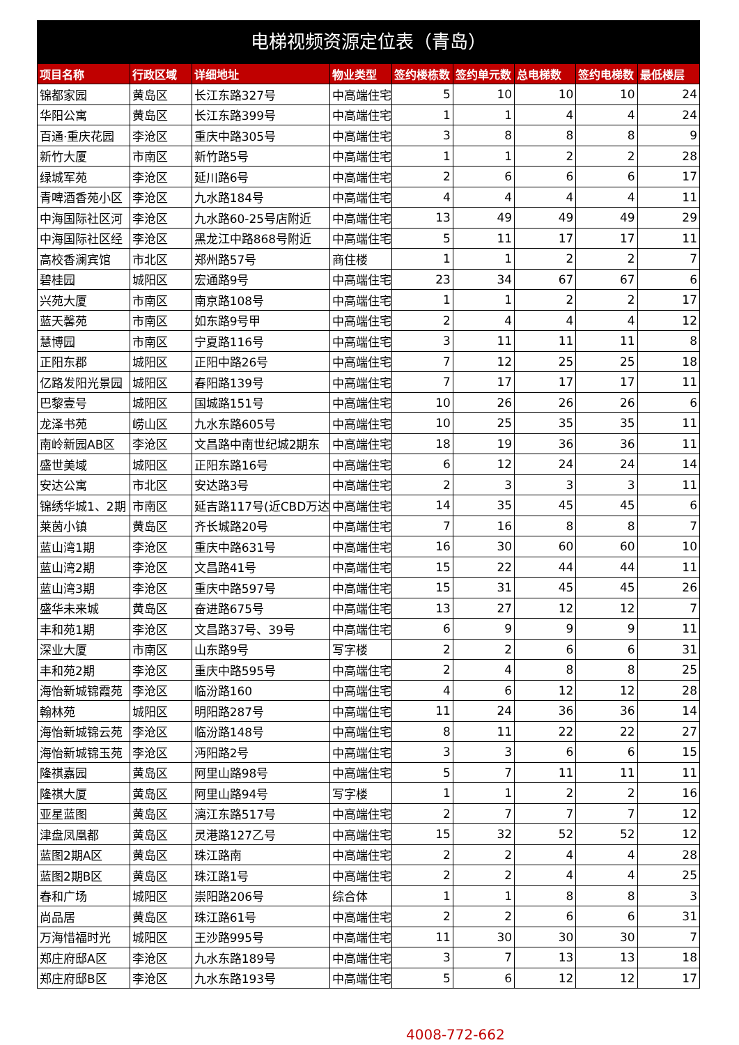电梯视频资源定位表（青岛）
| 项目名称 | 行政区域 | 详细地址 | 物业类型 | 签约楼栋数 | 签约单元数 | 总电梯数 | 签约电梯数 | 最低楼层 |
| --- | --- | --- | --- | --- | --- | --- | --- | --- |
| 锦都家园 | 黄岛区 | 长江东路327号 | 中高端住宅 | 5 | 10 | 10 | 10 | 24 |
| 华阳公寓 | 黄岛区 | 长江东路399号 | 中高端住宅 | 1 | 1 | 4 | 4 | 24 |
| 百通·重庆花园 | 李沧区 | 重庆中路305号 | 中高端住宅 | 3 | 8 | 8 | 8 | 9 |
| 新竹大厦 | 市南区 | 新竹路5号 | 中高端住宅 | 1 | 1 | 2 | 2 | 28 |
| 绿城军苑 | 李沧区 | 延川路6号 | 中高端住宅 | 2 | 6 | 6 | 6 | 17 |
| 青啤酒香苑小区 | 李沧区 | 九水路184号 | 中高端住宅 | 4 | 4 | 4 | 4 | 11 |
| 中海国际社区河 | 李沧区 | 九水路60-25号店附近 | 中高端住宅 | 13 | 49 | 49 | 49 | 29 |
| 中海国际社区经 | 李沧区 | 黑龙江中路868号附近 | 中高端住宅 | 5 | 11 | 17 | 17 | 11 |
| 高校香澜宾馆 | 市北区 | 郑州路57号 | 商住楼 | 1 | 1 | 2 | 2 | 7 |
| 碧桂园 | 城阳区 | 宏通路9号 | 中高端住宅 | 23 | 34 | 67 | 67 | 6 |
| 兴苑大厦 | 市南区 | 南京路108号 | 中高端住宅 | 1 | 1 | 2 | 2 | 17 |
| 蓝天馨苑 | 市南区 | 如东路9号甲 | 中高端住宅 | 2 | 4 | 4 | 4 | 12 |
| 慧博园 | 市南区 | 宁夏路116号 | 中高端住宅 | 3 | 11 | 11 | 11 | 8 |
| 正阳东郡 | 城阳区 | 正阳中路26号 | 中高端住宅 | 7 | 12 | 25 | 25 | 18 |
| 亿路发阳光景园 | 城阳区 | 春阳路139号 | 中高端住宅 | 7 | 17 | 17 | 17 | 11 |
| 巴黎壹号 | 城阳区 | 国城路151号 | 中高端住宅 | 10 | 26 | 26 | 26 | 6 |
| 龙泽书苑 | 崂山区 | 九水东路605号 | 中高端住宅 | 10 | 25 | 35 | 35 | 11 |
| 南岭新园AB区 | 李沧区 | 文昌路中南世纪城2期东 | 中高端住宅 | 18 | 19 | 36 | 36 | 11 |
| 盛世美域 | 城阳区 | 正阳东路16号 | 中高端住宅 | 6 | 12 | 24 | 24 | 14 |
| 安达公寓 | 市北区 | 安达路3号 | 中高端住宅 | 2 | 3 | 3 | 3 | 11 |
| 锦绣华城1、2期 | 市南区 | 延吉路117号(近CBD万达 | 中高端住宅 | 14 | 35 | 45 | 45 | 6 |
| 莱茵小镇 | 黄岛区 | 齐长城路20号 | 中高端住宅 | 7 | 16 | 8 | 8 | 7 |
| 蓝山湾1期 | 李沧区 | 重庆中路631号 | 中高端住宅 | 16 | 30 | 60 | 60 | 10 |
| 蓝山湾2期 | 李沧区 | 文昌路41号 | 中高端住宅 | 15 | 22 | 44 | 44 | 11 |
| 蓝山湾3期 | 李沧区 | 重庆中路597号 | 中高端住宅 | 15 | 31 | 45 | 45 | 26 |
| 盛华未来城 | 黄岛区 | 奋进路675号 | 中高端住宅 | 13 | 27 | 12 | 12 | 7 |
| 丰和苑1期 | 李沧区 | 文昌路37号、39号 | 中高端住宅 | 6 | 9 | 9 | 9 | 11 |
| 深业大厦 | 市南区 | 山东路9号 | 写字楼 | 2 | 2 | 6 | 6 | 31 |
| 丰和苑2期 | 李沧区 | 重庆中路595号 | 中高端住宅 | 2 | 4 | 8 | 8 | 25 |
| 海怡新城锦霞苑 | 李沧区 | 临汾路160 | 中高端住宅 | 4 | 6 | 12 | 12 | 28 |
| 翰林苑 | 城阳区 | 明阳路287号 | 中高端住宅 | 11 | 24 | 36 | 36 | 14 |
| 海怡新城锦云苑 | 李沧区 | 临汾路148号 | 中高端住宅 | 8 | 11 | 22 | 22 | 27 |
| 海怡新城锦玉苑 | 李沧区 | 沔阳路2号 | 中高端住宅 | 3 | 3 | 6 | 6 | 15 |
| 隆祺嘉园 | 黄岛区 | 阿里山路98号 | 中高端住宅 | 5 | 7 | 11 | 11 | 11 |
| 隆祺大厦 | 黄岛区 | 阿里山路94号 | 写字楼 | 1 | 1 | 2 | 2 | 16 |
| 亚星蓝图 | 黄岛区 | 漓江东路517号 | 中高端住宅 | 2 | 7 | 7 | 7 | 12 |
| 津盘凤凰都 | 黄岛区 | 灵港路127乙号 | 中高端住宅 | 15 | 32 | 52 | 52 | 12 |
| 蓝图2期A区 | 黄岛区 | 珠江路南 | 中高端住宅 | 2 | 2 | 4 | 4 | 28 |
| 蓝图2期B区 | 黄岛区 | 珠江路1号 | 中高端住宅 | 2 | 2 | 4 | 4 | 25 |
| 春和广场 | 城阳区 | 崇阳路206号 | 综合体 | 1 | 1 | 8 | 8 | 3 |
| 尚品居 | 黄岛区 | 珠江路61号 | 中高端住宅 | 2 | 2 | 6 | 6 | 31 |
| 万海惜福时光 | 城阳区 | 王沙路995号 | 中高端住宅 | 11 | 30 | 30 | 30 | 7 |
| 郑庄府邸A区 | 李沧区 | 九水东路189号 | 中高端住宅 | 3 | 7 | 13 | 13 | 18 |
| 郑庄府邸B区 | 李沧区 | 九水东路193号 | 中高端住宅 | 5 | 6 | 12 | 12 | 17 |
4008-772-662